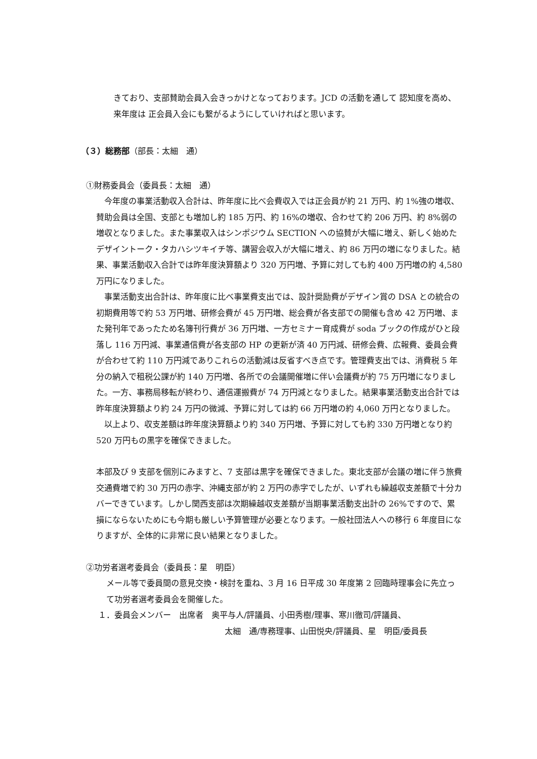きており、支部賛助会員入会きっかけとなっております。JCD の活動を通して 認知度を高め、来年度は 正会員入会にも繋がるようにしていければと思います。
（３）総務部（部長：太細　通）
①財務委員会（委員長：太細　通）
今年度の事業活動収入合計は、昨年度に比べ会費収入では正会員が約 21 万円、約 1%強の増収、賛助会員は全国、支部とも増加し約 185 万円、約 16%の増収、合わせて約 206 万円、約 8%弱の増収となりました。また事業収入はシンポジウム SECTION への協賛が大幅に増え、新しく始めたデザイントーク・タカハシツキイチ等、講習会収入が大幅に増え、約 86 万円の増になりました。結果、事業活動収入合計では昨年度決算額より 320 万円増、予算に対しても約 400 万円増の約 4,580 万円になりました。
事業活動支出合計は、昨年度に比べ事業費支出では、設計奨励費がデザイン賞の DSA との統合の初期費用等で約 53 万円増、研修会費が 45 万円増、総会費が各支部での開催も含め 42 万円増、また発刊年であったため名簿刊行費が 36 万円増、一方セミナー育成費が soda ブックの作成がひと段落し 116 万円減、事業通信費が各支部の HP の更新が済 40 万円減、研修会費、広報費、委員会費が合わせて約 110 万円減でありこれらの活動減は反省すべき点です。管理費支出では、消費税 5 年分の納入で租税公課が約 140 万円増、各所での会議開催増に伴い会議費が約 75 万円増になりました。一方、事務局移転が終わり、通信運搬費が 74 万円減となりました。結果事業活動支出合計では昨年度決算額より約 24 万円の微減、予算に対しては約 66 万円増の約 4,060 万円となりました。
以上より、収支差額は昨年度決算額より約 340 万円増、予算に対しても約 330 万円増となり約 520 万円もの黒字を確保できました。
本部及び 9 支部を個別にみますと、7 支部は黒字を確保できました。東北支部が会議の増に伴う旅費交通費増で約 30 万円の赤字、沖縄支部が約 2 万円の赤字でしたが、いずれも繰越収支差額で十分カバーできています。しかし関西支部は次期繰越収支差額が当期事業活動支出計の 26%ですので、累損にならないためにも今期も厳しい予算管理が必要となります。一般社団法人への移行 6 年度目になりますが、全体的に非常に良い結果となりました。
②功労者選考委員会（委員長：星　明臣）
メール等で委員間の意見交換・検討を重ね、3 月 16 日平成 30 年度第 2 回臨時理事会に先立って功労者選考委員会を開催した。
１．委員会メンバー　出席者　奥平与人/評議員、小田秀樹/理事、寒川徹司/評議員、
太細　通/専務理事、山田悦央/評議員、星　明臣/委員長